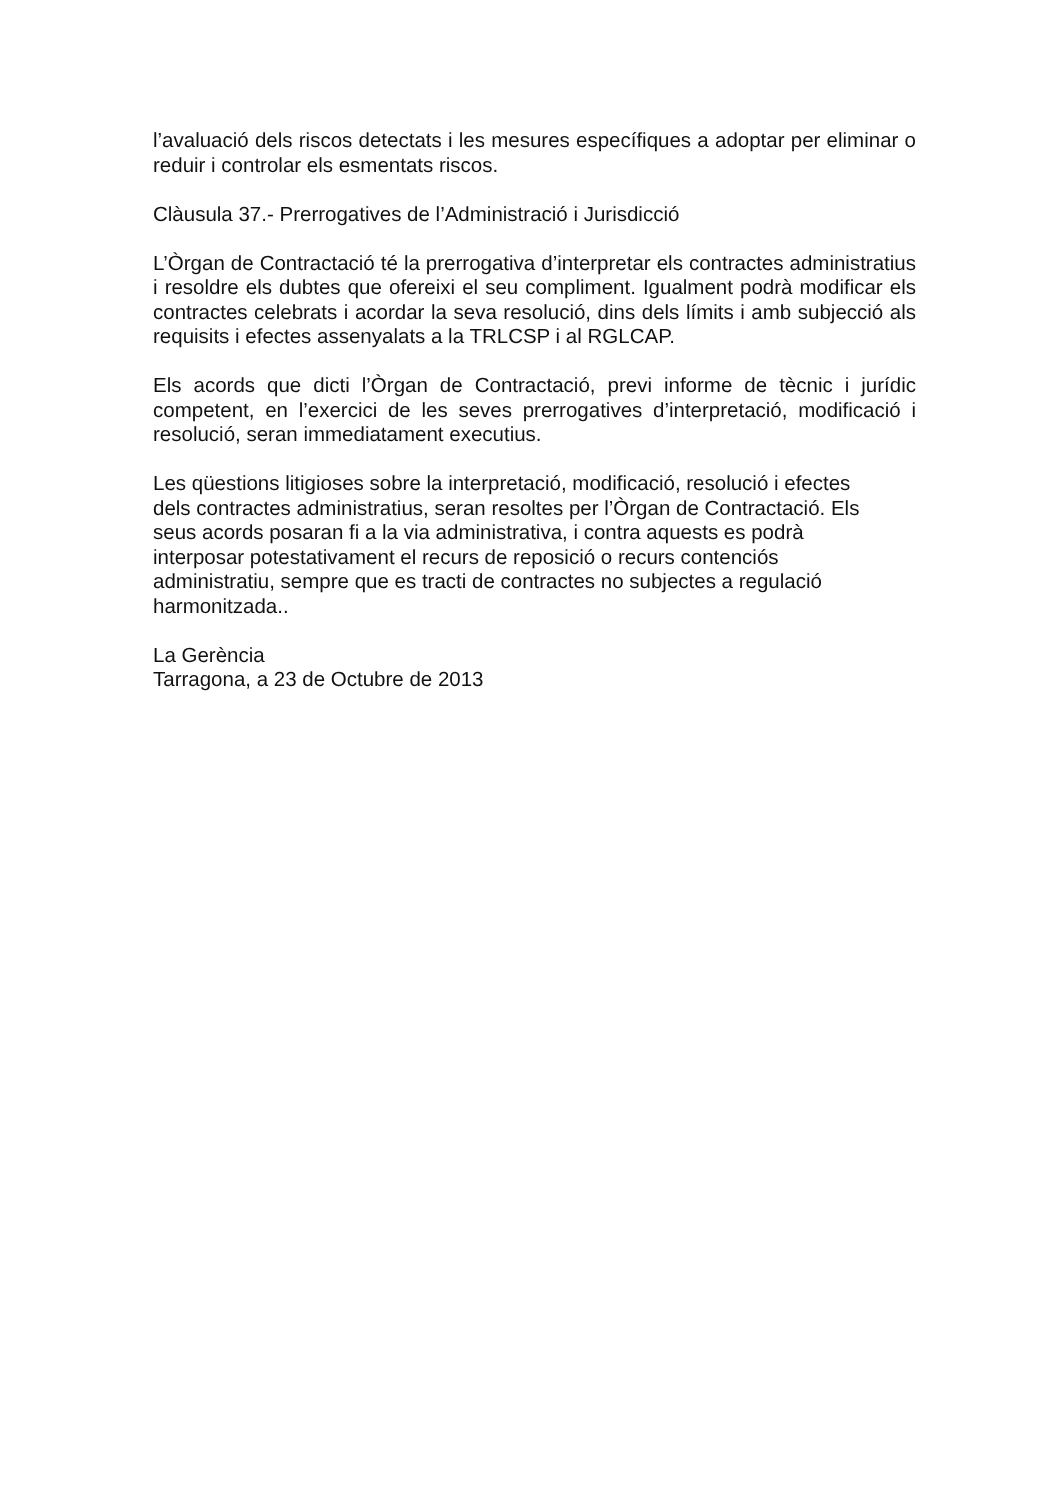l’avaluació dels riscos detectats i les mesures específiques a adoptar per eliminar o reduir i controlar els esmentats riscos.
Clàusula 37.- Prerrogatives de l’Administració i Jurisdicció
L’Òrgan de Contractació té la prerrogativa d’interpretar els contractes administratius i resoldre els dubtes que ofereixi el seu compliment. Igualment podrà modificar els contractes celebrats i acordar la seva resolució, dins dels límits i amb subjecció als requisits i efectes assenyalats a la TRLCSP i al RGLCAP.
Els acords que dicti l’Òrgan de Contractació, previ informe de tècnic i jurídic competent, en l’exercici de les seves prerrogatives d’interpretació, modificació i resolució, seran immediatament executius.
Les qüestions litigioses sobre la interpretació, modificació, resolució i efectes
dels contractes administratius, seran resoltes per l’Òrgan de Contractació. Els
seus acords posaran fi a la via administrativa, i contra aquests es podrà
interposar potestativament el recurs de reposició o recurs contenciós
administratiu, sempre que es tracti de contractes no subjectes a regulació
harmonitzada..
La Gerència
Tarragona, a 23 de Octubre de 2013